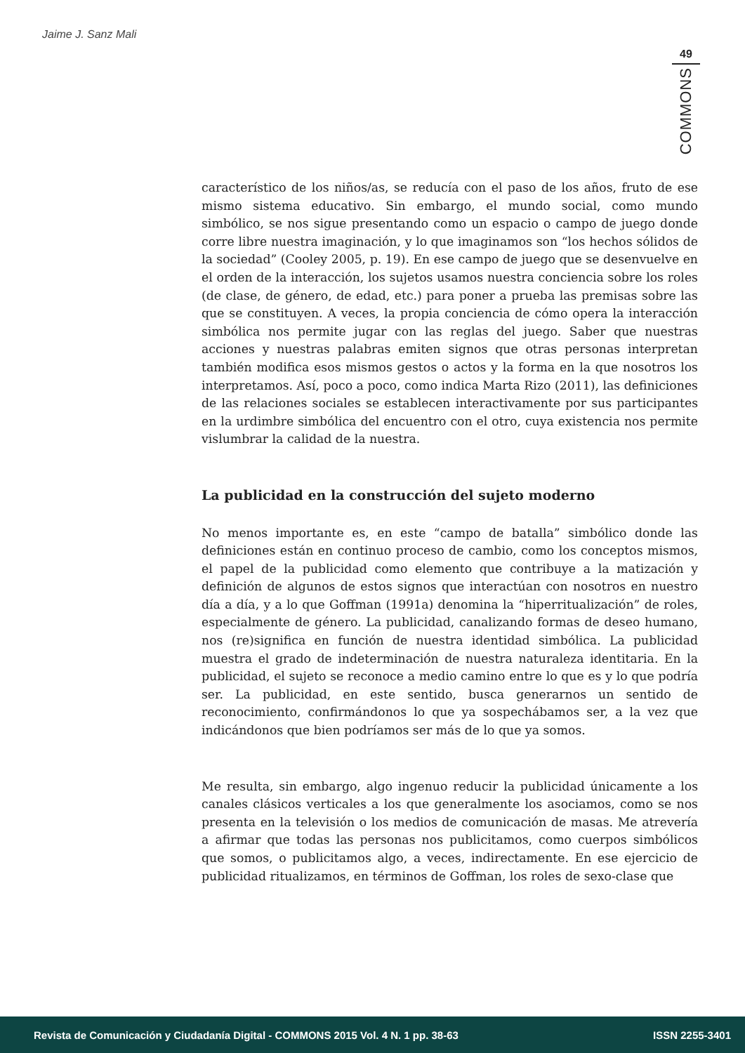Jaime J. Sanz Mali
49
COMMONS
característico de los niños/as, se reducía con el paso de los años, fruto de ese mismo sistema educativo. Sin embargo, el mundo social, como mundo simbólico, se nos sigue presentando como un espacio o campo de juego donde corre libre nuestra imaginación, y lo que imaginamos son “los hechos sólidos de la sociedad” (Cooley 2005, p. 19). En ese campo de juego que se desenvuelve en el orden de la interacción, los sujetos usamos nuestra conciencia sobre los roles (de clase, de género, de edad, etc.) para poner a prueba las premisas sobre las que se constituyen. A veces, la propia conciencia de cómo opera la interacción simbólica nos permite jugar con las reglas del juego. Saber que nuestras acciones y nuestras palabras emiten signos que otras personas interpretan también modifica esos mismos gestos o actos y la forma en la que nosotros los interpretamos. Así, poco a poco, como indica Marta Rizo (2011), las definiciones de las relaciones sociales se establecen interactivamente por sus participantes en la urdimbre simbólica del encuentro con el otro, cuya existencia nos permite vislumbrar la calidad de la nuestra.
La publicidad en la construcción del sujeto moderno
No menos importante es, en este “campo de batalla” simbólico donde las definiciones están en continuo proceso de cambio, como los conceptos mismos, el papel de la publicidad como elemento que contribuye a la matización y definición de algunos de estos signos que interactúan con nosotros en nuestro día a día, y a lo que Goffman (1991a) denomina la “hiperritualización” de roles, especialmente de género. La publicidad, canalizando formas de deseo humano, nos (re)significa en función de nuestra identidad simbólica. La publicidad muestra el grado de indeterminación de nuestra naturaleza identitaria. En la publicidad, el sujeto se reconoce a medio camino entre lo que es y lo que podría ser. La publicidad, en este sentido, busca generarnos un sentido de reconocimiento, confirmándonos lo que ya sospechábamos ser, a la vez que indicándonos que bien podríamos ser más de lo que ya somos.
Me resulta, sin embargo, algo ingenuo reducir la publicidad únicamente a los canales clásicos verticales a los que generalmente los asociamos, como se nos presenta en la televisión o los medios de comunicación de masas. Me atrevería a afirmar que todas las personas nos publicitamos, como cuerpos simbólicos que somos, o publicitamos algo, a veces, indirectamente. En ese ejercicio de publicidad ritualizamos, en términos de Goffman, los roles de sexo-clase que
Revista de Comunicación y Ciudadanía Digital - COMMONS 2015 Vol. 4 N. 1 pp. 38-63 ISSN 2255-3401